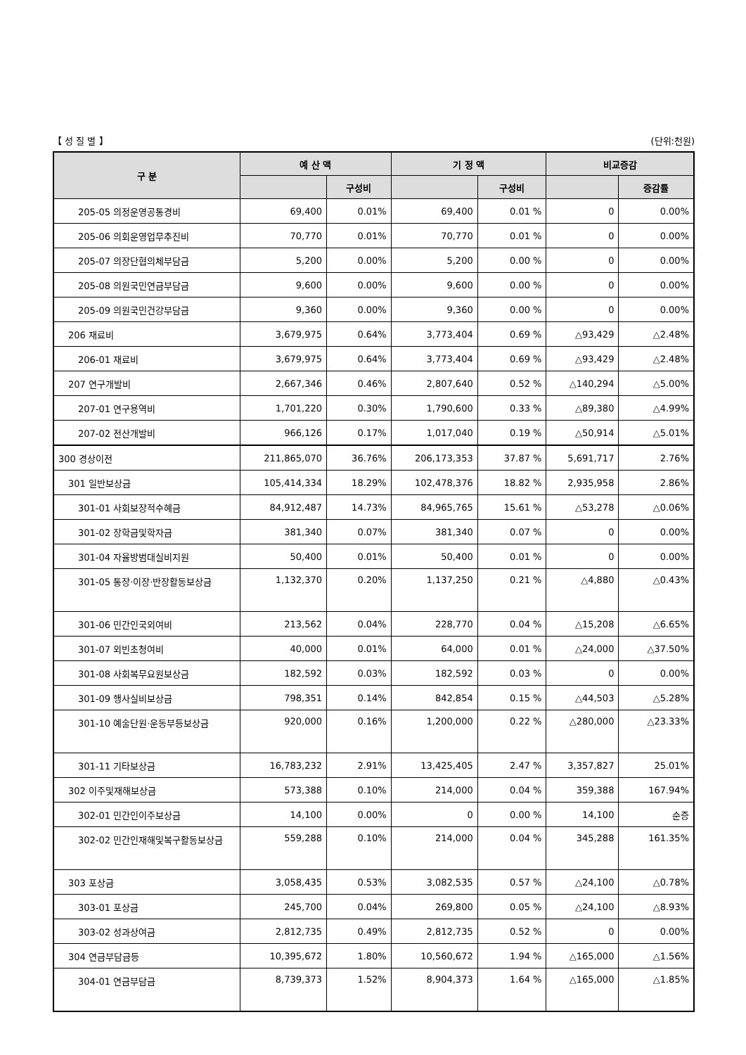【 성 질 별 】 (단위:천원)
| 구 분 | 예 산 액 | | 기 정 액 | | 비교증감 | |
| --- | --- | --- | --- | --- | --- | --- |
| | | 구성비 | | 구성비 | | 증감률 |
| 205-05 의정운영공통경비 | 69,400 | 0.01% | 69,400 | 0.01 % | 0 | 0.00% |
| 205-06 의회운영업무추진비 | 70,770 | 0.01% | 70,770 | 0.01 % | 0 | 0.00% |
| 205-07 의장단협의체부담금 | 5,200 | 0.00% | 5,200 | 0.00 % | 0 | 0.00% |
| 205-08 의원국민연금부담금 | 9,600 | 0.00% | 9,600 | 0.00 % | 0 | 0.00% |
| 205-09 의원국민건강부담금 | 9,360 | 0.00% | 9,360 | 0.00 % | 0 | 0.00% |
| 206 재료비 | 3,679,975 | 0.64% | 3,773,404 | 0.69 % | △93,429 | △2.48% |
| 206-01 재료비 | 3,679,975 | 0.64% | 3,773,404 | 0.69 % | △93,429 | △2.48% |
| 207 연구개발비 | 2,667,346 | 0.46% | 2,807,640 | 0.52 % | △140,294 | △5.00% |
| 207-01 연구용역비 | 1,701,220 | 0.30% | 1,790,600 | 0.33 % | △89,380 | △4.99% |
| 207-02 전산개발비 | 966,126 | 0.17% | 1,017,040 | 0.19 % | △50,914 | △5.01% |
| 300 경상이전 | 211,865,070 | 36.76% | 206,173,353 | 37.87 % | 5,691,717 | 2.76% |
| 301 일반보상금 | 105,414,334 | 18.29% | 102,478,376 | 18.82 % | 2,935,958 | 2.86% |
| 301-01 사회보장적수혜금 | 84,912,487 | 14.73% | 84,965,765 | 15.61 % | △53,278 | △0.06% |
| 301-02 장학금및학자금 | 381,340 | 0.07% | 381,340 | 0.07 % | 0 | 0.00% |
| 301-04 자율방범대실비지원 | 50,400 | 0.01% | 50,400 | 0.01 % | 0 | 0.00% |
| 301-05 통장·이장·반장활동보상금 | 1,132,370 | 0.20% | 1,137,250 | 0.21 % | △4,880 | △0.43% |
| 301-06 민간인국외여비 | 213,562 | 0.04% | 228,770 | 0.04 % | △15,208 | △6.65% |
| 301-07 외빈초청여비 | 40,000 | 0.01% | 64,000 | 0.01 % | △24,000 | △37.50% |
| 301-08 사회복무요원보상금 | 182,592 | 0.03% | 182,592 | 0.03 % | 0 | 0.00% |
| 301-09 행사실비보상금 | 798,351 | 0.14% | 842,854 | 0.15 % | △44,503 | △5.28% |
| 301-10 예술단원·운동부등보상금 | 920,000 | 0.16% | 1,200,000 | 0.22 % | △280,000 | △23.33% |
| 301-11 기타보상금 | 16,783,232 | 2.91% | 13,425,405 | 2.47 % | 3,357,827 | 25.01% |
| 302 이주및재해보상금 | 573,388 | 0.10% | 214,000 | 0.04 % | 359,388 | 167.94% |
| 302-01 민간인이주보상금 | 14,100 | 0.00% | 0 | 0.00 % | 14,100 | 순증 |
| 302-02 민간인재해및복구활동보상금 | 559,288 | 0.10% | 214,000 | 0.04 % | 345,288 | 161.35% |
| 303 포상금 | 3,058,435 | 0.53% | 3,082,535 | 0.57 % | △24,100 | △0.78% |
| 303-01 포상금 | 245,700 | 0.04% | 269,800 | 0.05 % | △24,100 | △8.93% |
| 303-02 성과상여금 | 2,812,735 | 0.49% | 2,812,735 | 0.52 % | 0 | 0.00% |
| 304 연금부담금등 | 10,395,672 | 1.80% | 10,560,672 | 1.94 % | △165,000 | △1.56% |
| 304-01 연금부담금 | 8,739,373 | 1.52% | 8,904,373 | 1.64 % | △165,000 | △1.85% |